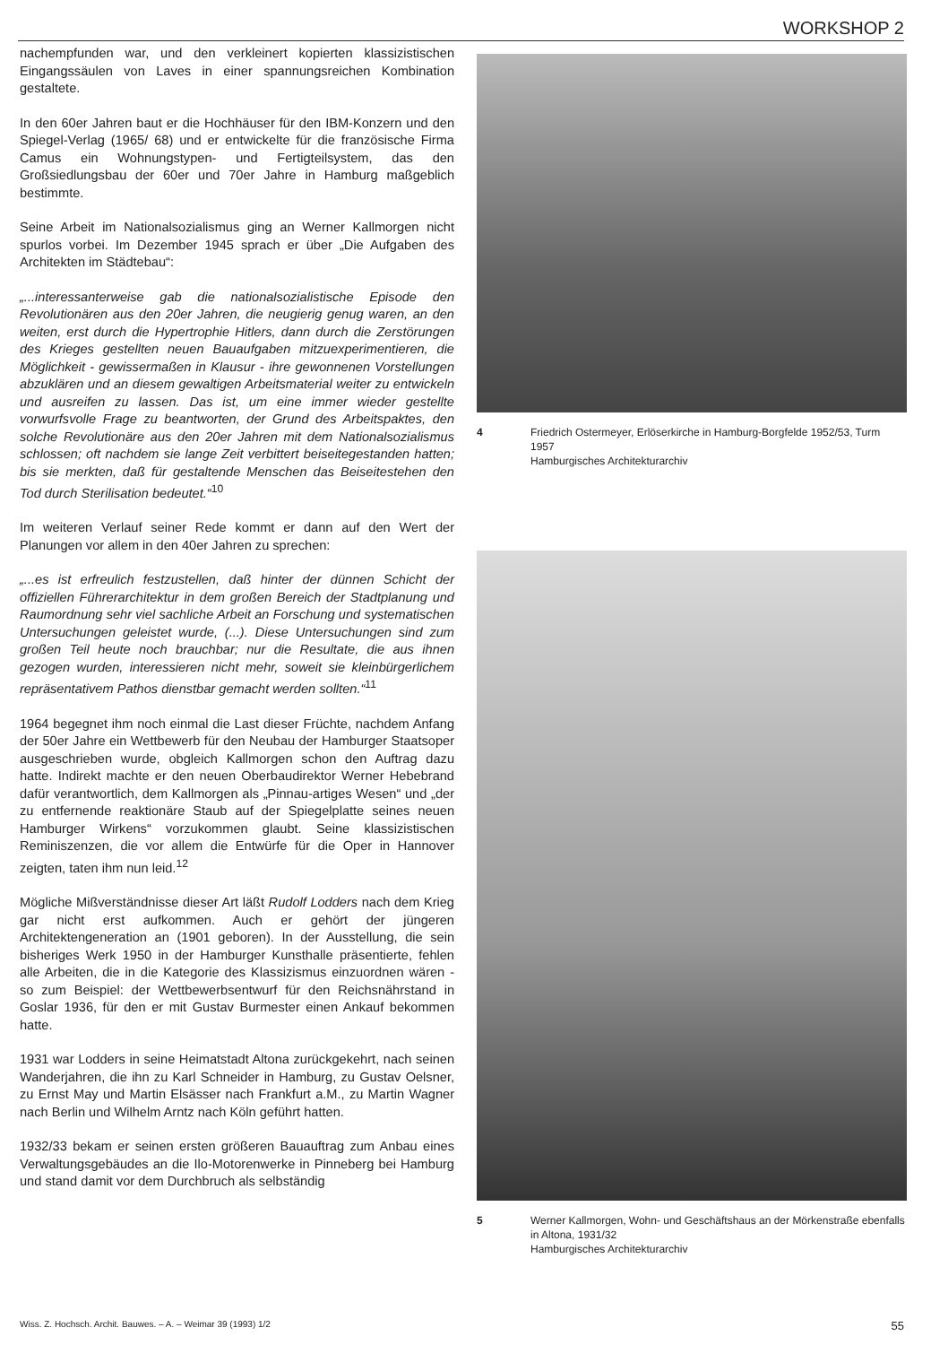WORKSHOP 2
nachempfunden war, und den verkleinert kopierten klassizistischen Eingangssäulen von Laves in einer spannungsreichen Kombination gestaltete.
In den 60er Jahren baut er die Hochhäuser für den IBM-Konzern und den Spiegel-Verlag (1965/ 68) und er entwickelte für die französische Firma Camus ein Wohnungstypen- und Fertigteilsystem, das den Großsiedlungsbau der 60er und 70er Jahre in Hamburg maßgeblich bestimmte.
Seine Arbeit im Nationalsozialismus ging an Werner Kallmorgen nicht spurlos vorbei. Im Dezember 1945 sprach er über „Die Aufgaben des Architekten im Städtebau“:
„...interessanterweise gab die nationalsozialistische Episode den Revolutionären aus den 20er Jahren, die neugierig genug waren, an den weiten, erst durch die Hypertrophie Hitlers, dann durch die Zerstörungen des Krieges gestellten neuen Bauaufgaben mitzuexperimentieren, die Möglichkeit - gewissermaßen in Klausur - ihre gewonnenen Vorstellungen abzuklären und an diesem gewaltigen Arbeitsmaterial weiter zu entwickeln und ausreifen zu lassen. Das ist, um eine immer wieder gestellte vorwurfsvolle Frage zu beantworten, der Grund des Arbeitspaktes, den solche Revolutionäre aus den 20er Jahren mit dem Nationalsozialismus schlossen; oft nachdem sie lange Zeit verbittert beiseitegestanden hatten; bis sie merkten, daß für gestaltende Menschen das Beiseitestehen den Tod durch Sterilisation bedeutet.“<sup>10</sup>
Im weiteren Verlauf seiner Rede kommt er dann auf den Wert der Planungen vor allem in den 40er Jahren zu sprechen:
„...es ist erfreulich festzustellen, daß hinter der dünnen Schicht der offiziellen Führerarchitektur in dem großen Bereich der Stadtplanung und Raumordnung sehr viel sachliche Arbeit an Forschung und systematischen Untersuchungen geleistet wurde, (...). Diese Untersuchungen sind zum großen Teil heute noch brauchbar; nur die Resultate, die aus ihnen gezogen wurden, interessieren nicht mehr, soweit sie kleinbürgerlichem repräsentativem Pathos dienstbar gemacht werden sollten.“<sup>11</sup>
1964 begegnet ihm noch einmal die Last dieser Früchte, nachdem Anfang der 50er Jahre ein Wettbewerb für den Neubau der Hamburger Staatsoper ausgeschrieben wurde, obgleich Kallmorgen schon den Auftrag dazu hatte. Indirekt machte er den neuen Oberbaudirektor Werner Hebebrand dafür verantwortlich, dem Kallmorgen als „Pinnau-artiges Wesen“ und „der zu entfernende reaktionäre Staub auf der Spiegelplatte seines neuen Hamburger Wirkens“ vorzukommen glaubt. Seine klassizistischen Reminiszenzen, die vor allem die Entwürfe für die Oper in Hannover zeigten, taten ihm nun leid.<sup>12</sup>
Mögliche Mißverständnisse dieser Art läßt Rudolf Lodders nach dem Krieg gar nicht erst aufkommen. Auch er gehört der jüngeren Architektengeneration an (1901 geboren). In der Ausstellung, die sein bisheriges Werk 1950 in der Hamburger Kunsthalle präsentierte, fehlen alle Arbeiten, die in die Kategorie des Klassizismus einzuordnen wären - so zum Beispiel: der Wettbewerbsentwurf für den Reichsnährstand in Goslar 1936, für den er mit Gustav Burmester einen Ankauf bekommen hatte.
1931 war Lodders in seine Heimatstadt Altona zurückgekehrt, nach seinen Wanderjahren, die ihn zu Karl Schneider in Hamburg, zu Gustav Oelsner, zu Ernst May und Martin Elsässer nach Frankfurt a.M., zu Martin Wagner nach Berlin und Wilhelm Arntz nach Köln geführt hatten.
1932/33 bekam er seinen ersten größeren Bauauftrag zum Anbau eines Verwaltungsgebäudes an die Ilo-Motorenwerke in Pinneberg bei Hamburg und stand damit vor dem Durchbruch als selbständig
4 Friedrich Ostermeyer, Erlöserkirche in Hamburg-Borgfelde 1952/53, Turm 1957
Hamburgisches Architekturarchiv
5 Werner Kallmorgen, Wohn- und Geschäftshaus an der Mörkenstraße ebenfalls in Altona, 1931/32
Hamburgisches Architekturarchiv
Wiss. Z. Hochsch. Archit. Bauwes. – A. – Weimar 39 (1993) 1/2 55